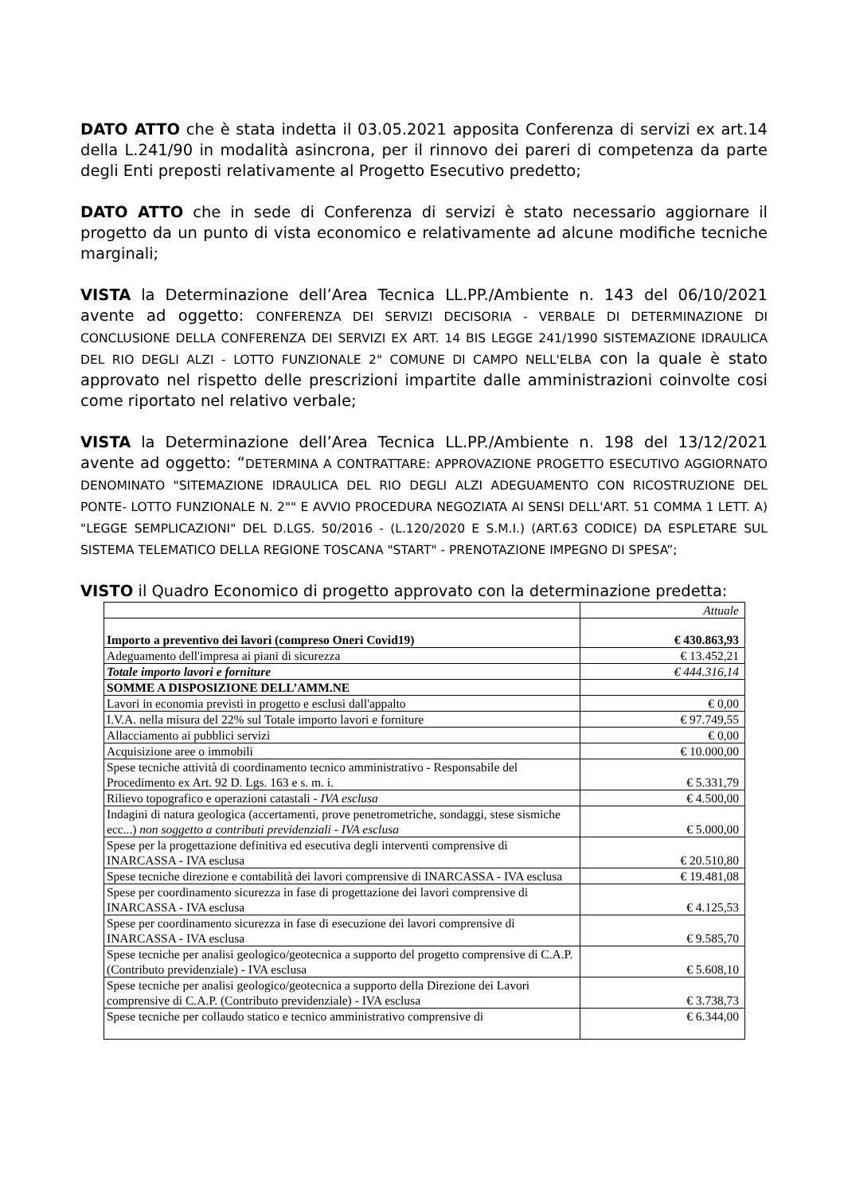DATO ATTO che è stata indetta il 03.05.2021 apposita Conferenza di servizi ex art.14 della L.241/90 in modalità asincrona, per il rinnovo dei pareri di competenza da parte degli Enti preposti relativamente al Progetto Esecutivo predetto;
DATO ATTO che in sede di Conferenza di servizi è stato necessario aggiornare il progetto da un punto di vista economico e relativamente ad alcune modifiche tecniche marginali;
VISTA la Determinazione dell’Area Tecnica LL.PP./Ambiente n. 143 del 06/10/2021 avente ad oggetto: CONFERENZA DEI SERVIZI DECISORIA - VERBALE DI DETERMINAZIONE DI CONCLUSIONE DELLA CONFERENZA DEI SERVIZI EX ART. 14 BIS LEGGE 241/1990 SISTEMAZIONE IDRAULICA DEL RIO DEGLI ALZI - LOTTO FUNZIONALE 2" COMUNE DI CAMPO NELL'ELBA con la quale è stato approvato nel rispetto delle prescrizioni impartite dalle amministrazioni coinvolte cosi come riportato nel relativo verbale;
VISTA la Determinazione dell’Area Tecnica LL.PP./Ambiente n. 198 del 13/12/2021 avente ad oggetto: “DETERMINA A CONTRATTARE: APPROVAZIONE PROGETTO ESECUTIVO AGGIORNATO DENOMINATO "SITEMAZIONE IDRAULICA DEL RIO DEGLI ALZI ADEGUAMENTO CON RICOSTRUZIONE DEL PONTE- LOTTO FUNZIONALE N. 2"" E AVVIO PROCEDURA NEGOZIATA AI SENSI DELL'ART. 51 COMMA 1 LETT. A) "LEGGE SEMPLICAZIONI" DEL D.LGS. 50/2016 - (L.120/2020 E S.M.I.) (ART.63 CODICE) DA ESPLETARE SUL SISTEMA TELEMATICO DELLA REGIONE TOSCANA "START" - PRENOTAZIONE IMPEGNO DI SPESA”;
VISTO il Quadro Economico di progetto approvato con la determinazione predetta:
| | Attuale |
| Importo a preventivo dei lavori (compreso Oneri Covid19) | € 430.863,93 |
| Adeguamento dell'impresa ai piani di sicurezza | € 13.452,21 |
| Totale importo lavori e forniture | € 444.316,14 |
| SOMME A DISPOSIZIONE DELL’AMM.NE | |
| Lavori in economia previsti in progetto e esclusi dall'appalto | € 0,00 |
| I.V.A. nella misura del 22% sul Totale importo lavori e forniture | € 97.749,55 |
| Allacciamento ai pubblici servizi | € 0,00 |
| Acquisizione aree o immobili | € 10.000,00 |
| Spese tecniche attività di coordinamento tecnico amministrativo - Responsabile del Procedimento ex Art. 92 D. Lgs. 163 e s. m. i. | € 5.331,79 |
| Rilievo topografico e operazioni catastali - IVA esclusa | € 4.500,00 |
| Indagini di natura geologica (accertamenti, prove penetrometriche, sondaggi, stese sismiche ecc...) non soggetto a contributi previdenziali - IVA esclusa | € 5.000,00 |
| Spese per la progettazione definitiva ed esecutiva degli interventi comprensive di INARCASSA - IVA esclusa | € 20.510,80 |
| Spese tecniche direzione e contabilità dei lavori comprensive di INARCASSA - IVA esclusa | € 19.481,08 |
| Spese per coordinamento sicurezza in fase di progettazione dei lavori comprensive di INARCASSA - IVA esclusa | € 4.125,53 |
| Spese per coordinamento sicurezza in fase di esecuzione dei lavori comprensive di INARCASSA - IVA esclusa | € 9.585,70 |
| Spese tecniche per analisi geologico/geotecnica a supporto del progetto comprensive di C.A.P. (Contributo previdenziale) - IVA esclusa | € 5.608,10 |
| Spese tecniche per analisi geologico/geotecnica a supporto della Direzione dei Lavori comprensive di C.A.P. (Contributo previdenziale) - IVA esclusa | € 3.738,73 |
| Spese tecniche per collaudo statico e tecnico amministrativo comprensive di | € 6.344,00 |